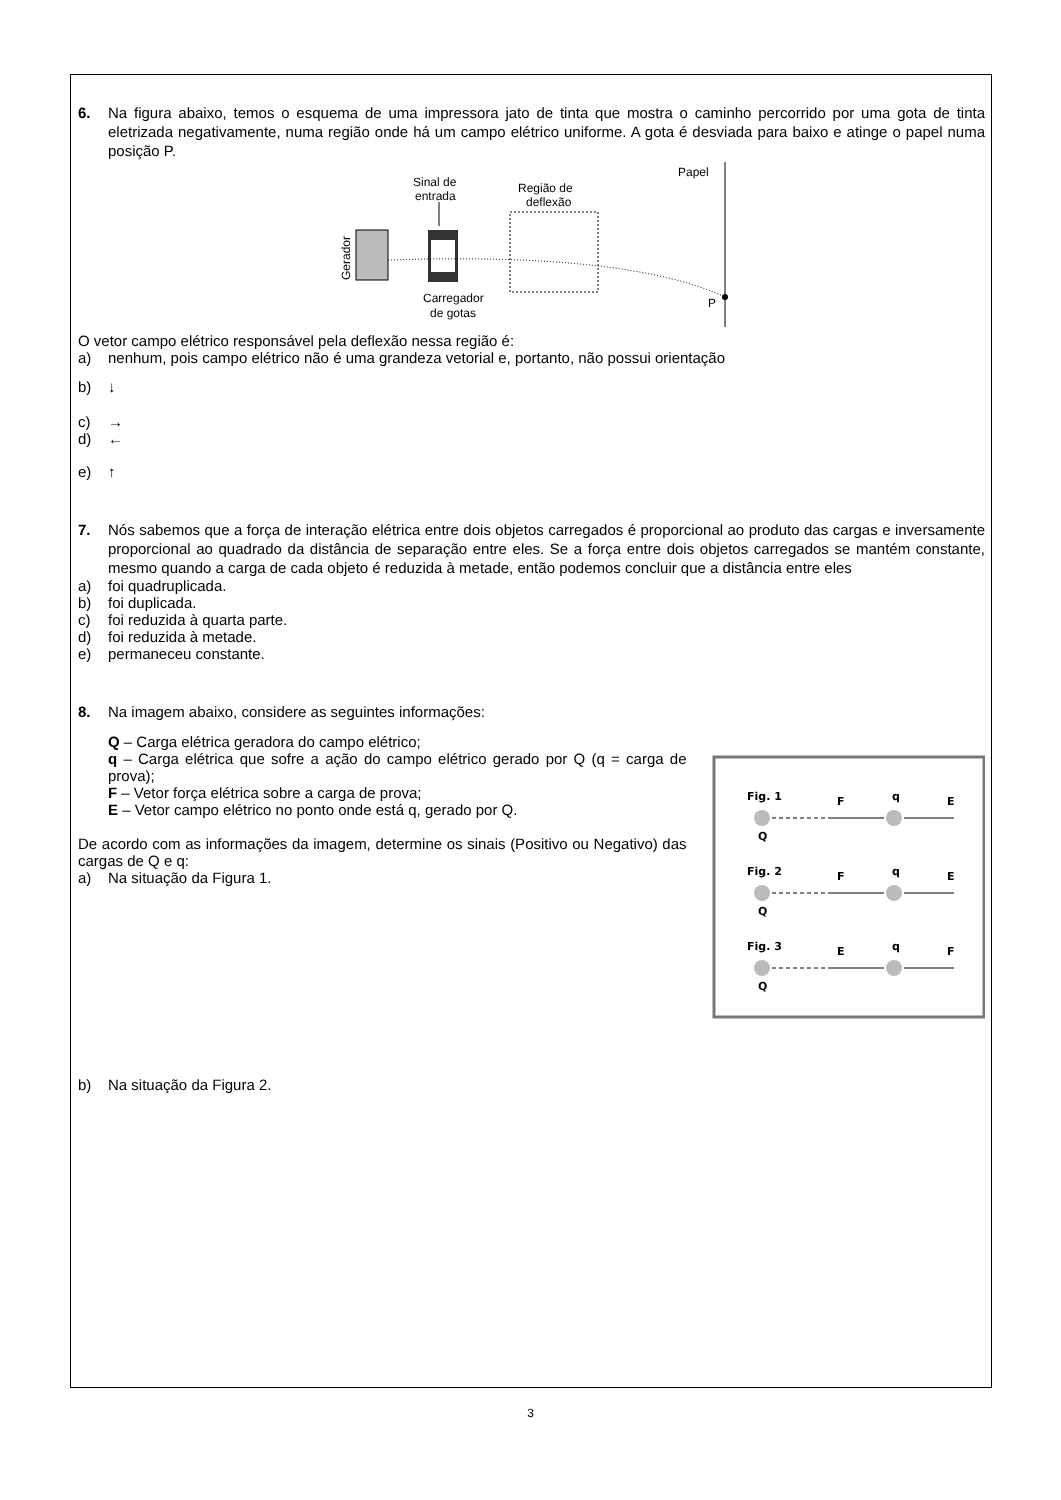6. Na figura abaixo, temos o esquema de uma impressora jato de tinta que mostra o caminho percorrido por uma gota de tinta eletrizada negativamente, numa região onde há um campo elétrico uniforme. A gota é desviada para baixo e atinge o papel numa posição P.
Sinal de
entrada
Região de
deflexão
Papel
Gerador
Carregador
de gotas
P
O vetor campo elétrico responsável pela deflexão nessa região é:
a) nenhum, pois campo elétrico não é uma grandeza vetorial e, portanto, não possui orientação
b) ↓
c) →
d) ←
e) ↑
7. Nós sabemos que a força de interação elétrica entre dois objetos carregados é proporcional ao produto das cargas e inversamente proporcional ao quadrado da distância de separação entre eles. Se a força entre dois objetos carregados se mantém constante, mesmo quando a carga de cada objeto é reduzida à metade, então podemos concluir que a distância entre eles
a) foi quadruplicada.
b) foi duplicada.
c) foi reduzida à quarta parte.
d) foi reduzida à metade.
e) permaneceu constante.
8. Na imagem abaixo, considere as seguintes informações:
Q – Carga elétrica geradora do campo elétrico;
q – Carga elétrica que sofre a ação do campo elétrico gerado por Q (q = carga de prova);
F – Vetor força elétrica sobre a carga de prova;
E – Vetor campo elétrico no ponto onde está q, gerado por Q.
De acordo com as informações da imagem, determine os sinais (Positivo ou Negativo) das cargas de Q e q:
a) Na situação da Figura 1.
b) Na situação da Figura 2.
Fig. 1
F
q
E
Q
Fig. 2
F
q
E
Q
Fig. 3
E
q
F
Q
3